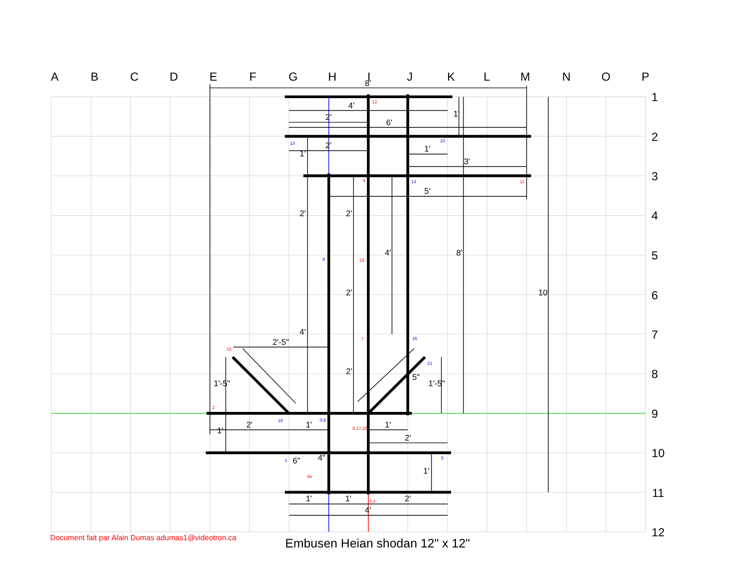A
B
C
D
E
F
G
H
I
J
K
L
M
N
O
P
1
2
3
4
5
6
7
8
9
10
11
12
8'
4'
2'
6'
2'
1'
3'
5'
2'-5"
5"
2'
1'
1'
2'
4"
1'
1'
2'
4'
1'
1'
2'
2'
4'
8'
2'
10'
4'
2'
1'-5"
1'-5"
1'
6"
1'
12
9
11
15
7
19
2
0,17,20
3a
3,4
13
10
14
8
16
21
18
0,6
1
5
Document fait par Alain Dumas adumas1@videotron.ca
Embusen Heian shodan 12" x 12"